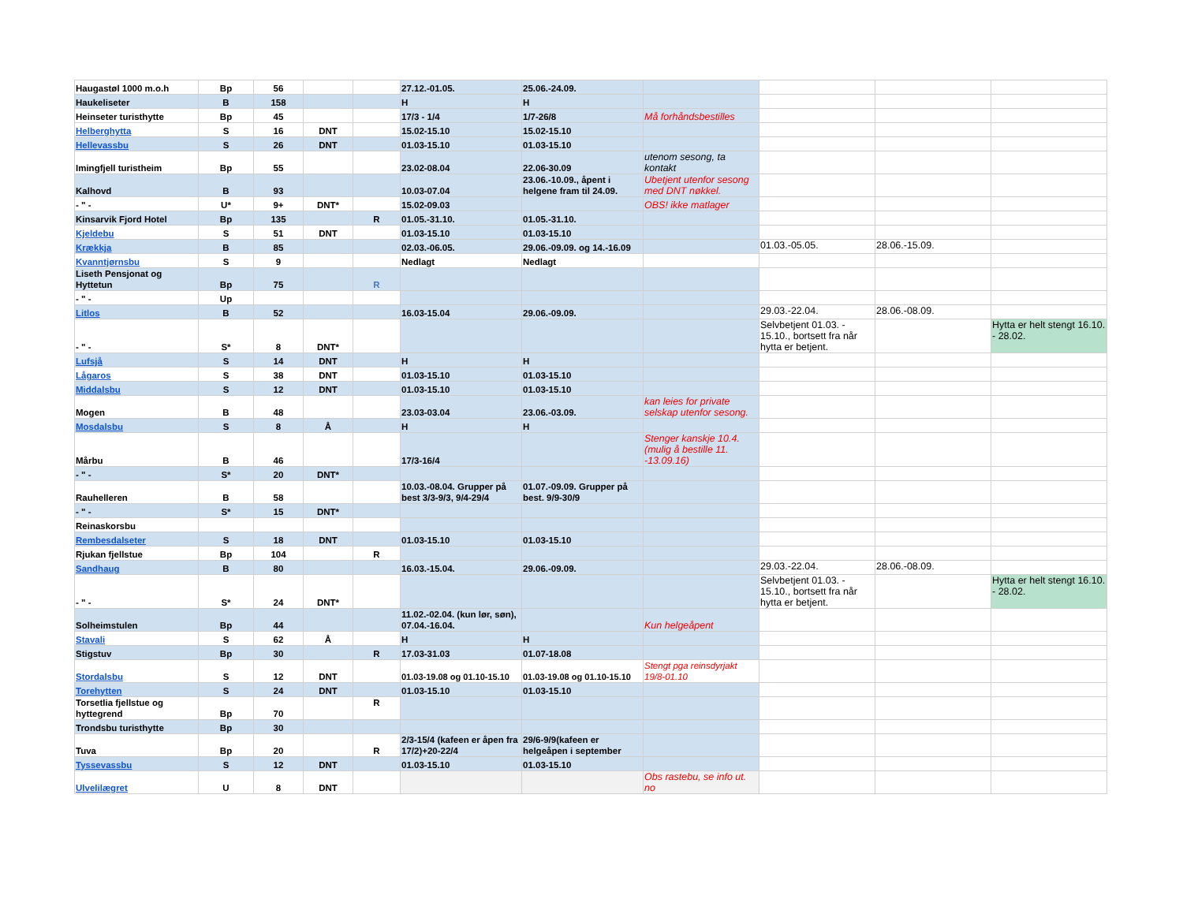| Haugastøl 1000 m.o.h | Bp | 56 | | | 27.12.-01.05. | 25.06.-24.09. | | | | |
| Haukeliseter | B | 158 | | | H | H | | | | |
| Heinseter turisthytte | Bp | 45 | | | 17/3 - 1/4 | 1/7-26/8 | Må forhåndsbestilles | | | |
| Helberghytta | S | 16 | DNT | | 15.02-15.10 | 15.02-15.10 | | | | |
| Hellevassbu | S | 26 | DNT | | 01.03-15.10 | 01.03-15.10 | | | | |
| Imingfjell turistheim | Bp | 55 | | | 23.02-08.04 | 22.06-30.09 | utenom sesong, ta kontakt | | | |
| Kalhovd | B | 93 | | | 10.03-07.04 | 23.06.-10.09., åpent i helgene fram til 24.09. | Ubetjent utenfor sesong med DNT nøkkel. | | | |
| - " - | U* | 9+ | DNT* | | 15.02-09.03 | | OBS! ikke matlager | | | |
| Kinsarvik Fjord Hotel | Bp | 135 | | R | 01.05.-31.10. | 01.05.-31.10. | | | | |
| Kjeldebu | S | 51 | DNT | | 01.03-15.10 | 01.03-15.10 | | | | |
| Krækkja | B | 85 | | | 02.03.-06.05. | 29.06.-09.09. og 14.-16.09 | | 01.03.-05.05. | 28.06.-15.09. | |
| Kvanntjørnsbu | S | 9 | | | Nedlagt | Nedlagt | | | | |
| Liseth Pensjonat og Hyttetun | Bp | 75 | | R | | | | | | |
| - " - | Up | | | | | | | | | |
| Litlos | B | 52 | | | 16.03-15.04 | 29.06.-09.09. | | 29.03.-22.04. | 28.06.-08.09. | |
| - " - | S* | 8 | DNT* | | | | | Selvbetjent 01.03. - 15.10., bortsett fra når hytta er betjent. | | Hytta er helt stengt 16.10. - 28.02. |
| Lufsjå | S | 14 | DNT | | H | H | | | | |
| Lågaros | S | 38 | DNT | | 01.03-15.10 | 01.03-15.10 | | | | |
| Middalsbu | S | 12 | DNT | | 01.03-15.10 | 01.03-15.10 | | | | |
| Mogen | B | 48 | | | 23.03-03.04 | 23.06.-03.09. | kan leies for private selskap utenfor sesong. | | | |
| Mosdalsbu | S | 8 | Å | | H | H | | | | |
| Mårbu | B | 46 | | | 17/3-16/4 | | Stenger kanskje 10.4. (mulig å bestille 11. -13.09.16) | | | |
| - " - | S* | 20 | DNT* | | | | | | | |
| Rauhelleren | B | 58 | | | 10.03.-08.04. Grupper på best 3/3-9/3, 9/4-29/4 | 01.07.-09.09. Grupper på best. 9/9-30/9 | | | | |
| - " - | S* | 15 | DNT* | | | | | | | |
| Reinaskorsbu | | | | | | | | | | |
| Rembesdalseter | S | 18 | DNT | | 01.03-15.10 | 01.03-15.10 | | | | |
| Rjukan fjellstue | Bp | 104 | | R | | | | | | |
| Sandhaug | B | 80 | | | 16.03.-15.04. | 29.06.-09.09. | | 29.03.-22.04. | 28.06.-08.09. | |
| - " - | S* | 24 | DNT* | | | | | Selvbetjent 01.03. - 15.10., bortsett fra når hytta er betjent. | | Hytta er helt stengt 16.10. - 28.02. |
| Solheimstulen | Bp | 44 | | | 11.02.-02.04. (kun lør, søn), 07.04.-16.04. | | Kun helgeåpent | | | |
| Stavali | S | 62 | Å | | H | H | | | | |
| Stigstuv | Bp | 30 | | R | 17.03-31.03 | 01.07-18.08 | | | | |
| Stordalsbu | S | 12 | DNT | | 01.03-19.08 og 01.10-15.10 | 01.03-19.08 og 01.10-15.10 | Stengt pga reinsdyrjakt 19/8-01.10 | | | |
| Torehytten | S | 24 | DNT | | 01.03-15.10 | 01.03-15.10 | | | | |
| Torsetlia fjellstue og hyttegrend | Bp | 70 | | R | | | | | | |
| Trondsbu turisthytte | Bp | 30 | | | | | | | | |
| Tuva | Bp | 20 | | R | 2/3-15/4 (kafeen er åpen fra 17/2)+20-22/4 | 29/6-9/9(kafeen er helgeåpen i september | | | | |
| Tyssevassbu | S | 12 | DNT | | 01.03-15.10 | 01.03-15.10 | | | | |
| Ulvelilægret | U | 8 | DNT | | | | Obs rastebu, se info ut. no | | | |